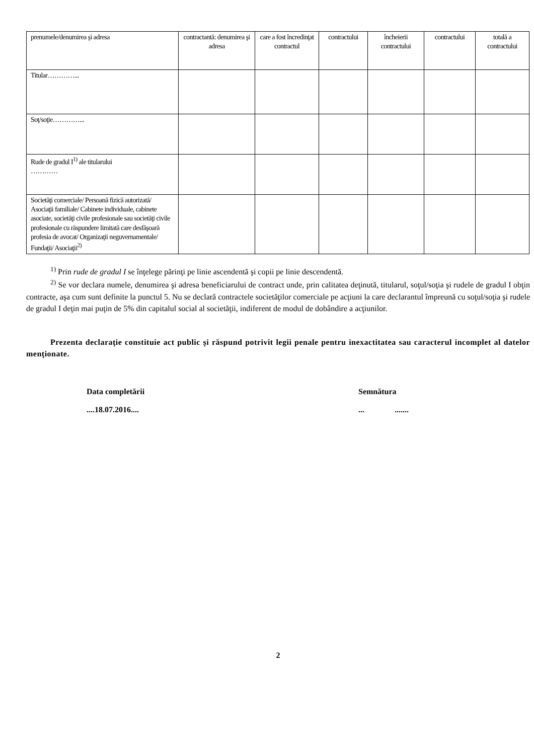| prenumele/denumirea şi adresa | contractantă: denumirea şi adresa | care a fost încredinţat contractul | contractului | încheierii contractului | contractului | totală a contractului |
| Titular…………... | | | | | | |
| Soţ/soţie…………... | | | | | | |
| Rude de gradul I<sup>1)</sup> ale titularului ………… | | | | | | |
| Societăţi comerciale/ Persoană fizică autorizată/ Asociaţii familiale/ Cabinete individuale, cabinete asociate, societăţi civile profesionale sau societăţi civile profesionale cu răspundere limitată care desfăşoară profesia de avocat/ Organizaţii neguvernamentale/ Fundaţii/ Asociaţii<sup>2)</sup> | | | | | | |
<sup>1)</sup> Prin rude de gradul I se înţelege părinţi pe linie ascendentă şi copii pe linie descendentă.
<sup>2)</sup> Se vor declara numele, denumirea şi adresa beneficiarului de contract unde, prin calitatea deţinută, titularul, soţul/soţia şi rudele de gradul I obţin contracte, aşa cum sunt definite la punctul 5. Nu se declară contractele societăţilor comerciale pe acţiuni la care declarantul împreună cu soţul/soţia şi rudele de gradul I deţin mai puţin de 5% din capitalul social al societăţii, indiferent de modul de dobândire a acţiunilor.
Prezenta declaraţie constituie act public şi răspund potrivit legii penale pentru inexactitatea sau caracterul incomplet al datelor menţionate.
Data completării
....18.07.2016....
Semnătura
... .......
2